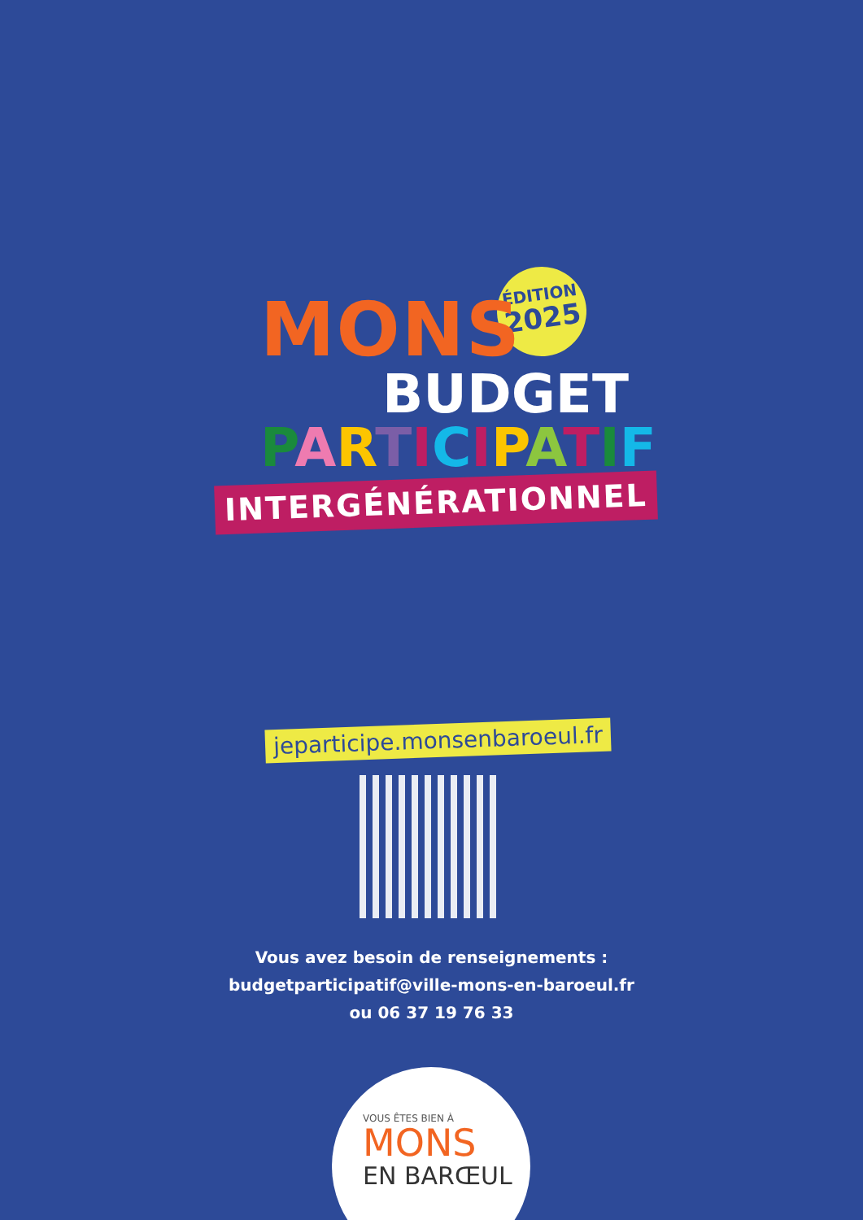ÉDITION
2025
MONS
BUDGET
PARTICIPATIF
INTERGÉNÉRATIONNEL
jeparticipe.monsenbaroeul.fr
Vous avez besoin de renseignements :
budgetparticipatif@ville-mons-en-baroeul.fr
ou 06 37 19 76 33
VOUS ÊTES BIEN À
MONS
EN BARŒUL